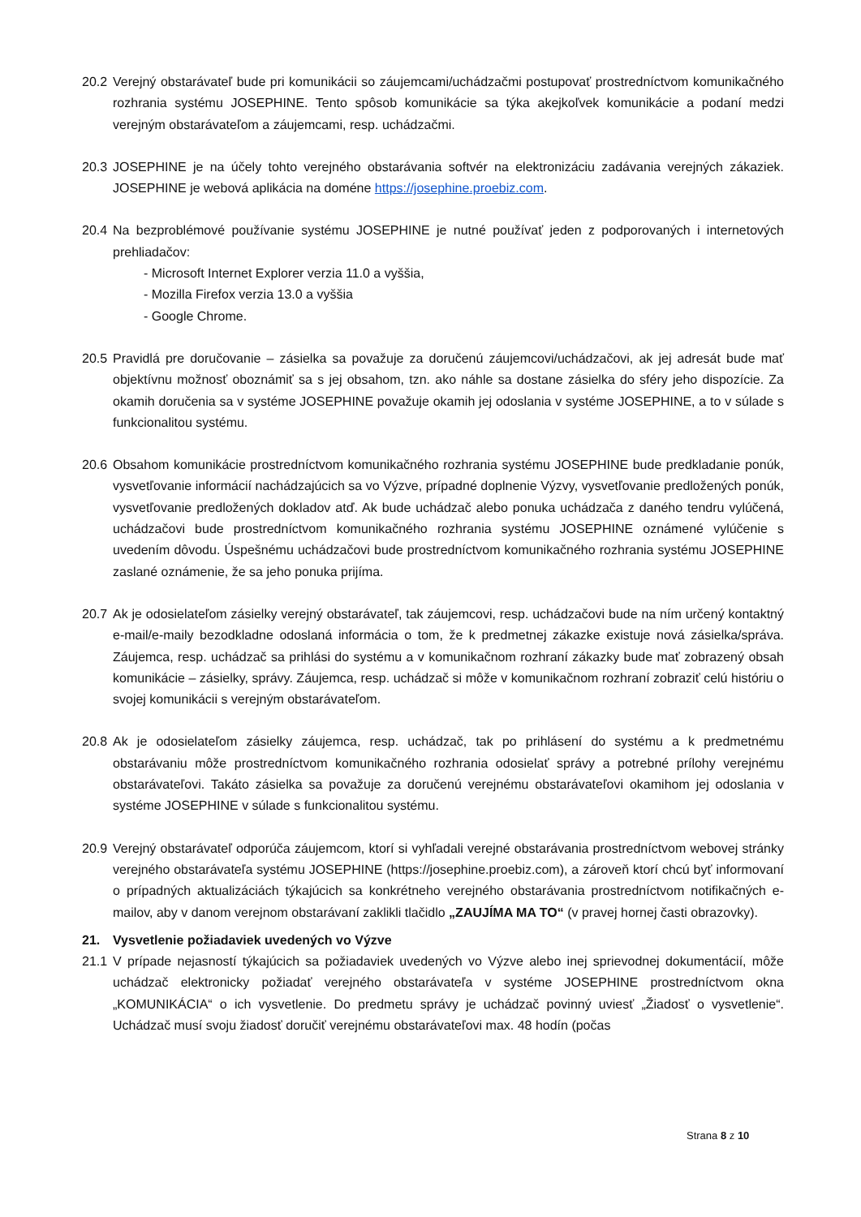20.2
Verejný obstarávateľ bude pri komunikácii so záujemcami/uchádzačmi postupovať prostredníctvom komunikačného rozhrania systému JOSEPHINE. Tento spôsob komunikácie sa týka akejkoľvek komunikácie a podaní medzi verejným obstarávateľom a záujemcami, resp. uchádzačmi.
20.3
JOSEPHINE je na účely tohto verejného obstarávania softvér na elektronizáciu zadávania verejných zákaziek. JOSEPHINE je webová aplikácia na doméne https://josephine.proebiz.com.
20.4
Na bezproblémové používanie systému JOSEPHINE je nutné používať jeden z podporovaných i internetových prehliadačov:
- Microsoft Internet Explorer verzia 11.0 a vyššia,
- Mozilla Firefox verzia 13.0 a vyššia
- Google Chrome.
20.5
Pravidlá pre doručovanie – zásielka sa považuje za doručenú záujemcovi/uchádzačovi, ak jej adresát bude mať objektívnu možnosť oboznámiť sa s jej obsahom, tzn. ako náhle sa dostane zásielka do sféry jeho dispozície. Za okamih doručenia sa v systéme JOSEPHINE považuje okamih jej odoslania v systéme JOSEPHINE, a to v súlade s funkcionalitou systému.
20.6
Obsahom komunikácie prostredníctvom komunikačného rozhrania systému JOSEPHINE bude predkladanie ponúk, vysvetľovanie informácií nachádzajúcich sa vo Výzve, prípadné doplnenie Výzvy, vysvetľovanie predložených ponúk, vysvetľovanie predložených dokladov atď. Ak bude uchádzač alebo ponuka uchádzača z daného tendru vylúčená, uchádzačovi bude prostredníctvom komunikačného rozhrania systému JOSEPHINE oznámené vylúčenie s uvedením dôvodu. Úspešnému uchádzačovi bude prostredníctvom komunikačného rozhrania systému JOSEPHINE zaslané oznámenie, že sa jeho ponuka prijíma.
20.7
Ak je odosielateľom zásielky verejný obstarávateľ, tak záujemcovi, resp. uchádzačovi bude na ním určený kontaktný e-mail/e-maily bezodkladne odoslaná informácia o tom, že k predmetnej zákazke existuje nová zásielka/správa. Záujemca, resp. uchádzač sa prihlási do systému a v komunikačnom rozhraní zákazky bude mať zobrazený obsah komunikácie – zásielky, správy. Záujemca, resp. uchádzač si môže v komunikačnom rozhraní zobraziť celú históriu o svojej komunikácii s verejným obstarávateľom.
20.8
Ak je odosielateľom zásielky záujemca, resp. uchádzač, tak po prihlásení do systému a k predmetnému obstarávaniu môže prostredníctvom komunikačného rozhrania odosielať správy a potrebné prílohy verejnému obstarávateľovi. Takáto zásielka sa považuje za doručenú verejnému obstarávateľovi okamihom jej odoslania v systéme JOSEPHINE v súlade s funkcionalitou systému.
20.9
Verejný obstarávateľ odporúča záujemcom, ktorí si vyhľadali verejné obstarávania prostredníctvom webovej stránky verejného obstarávateľa systému JOSEPHINE (https://josephine.proebiz.com), a zároveň ktorí chcú byť informovaní o prípadných aktualizáciách týkajúcich sa konkrétneho verejného obstarávania prostredníctvom notifikačných e-mailov, aby v danom verejnom obstarávaní zaklikli tlačidlo „ZAUJÍMA MA TO“ (v pravej hornej časti obrazovky).
21. Vysvetlenie požiadaviek uvedených vo Výzve
21.1
V prípade nejasností týkajúcich sa požiadaviek uvedených vo Výzve alebo inej sprievodnej dokumentácií, môže uchádzač elektronicky požiadať verejného obstarávateľa v systéme JOSEPHINE prostredníctvom okna „KOMUNIKÁCIA“ o ich vysvetlenie. Do predmetu správy je uchádzač povinný uviesť „Žiadosť o vysvetlenie“. Uchádzač musí svoju žiadosť doručiť verejnému obstarávateľovi max. 48 hodín (počas
Strana 8 z 10